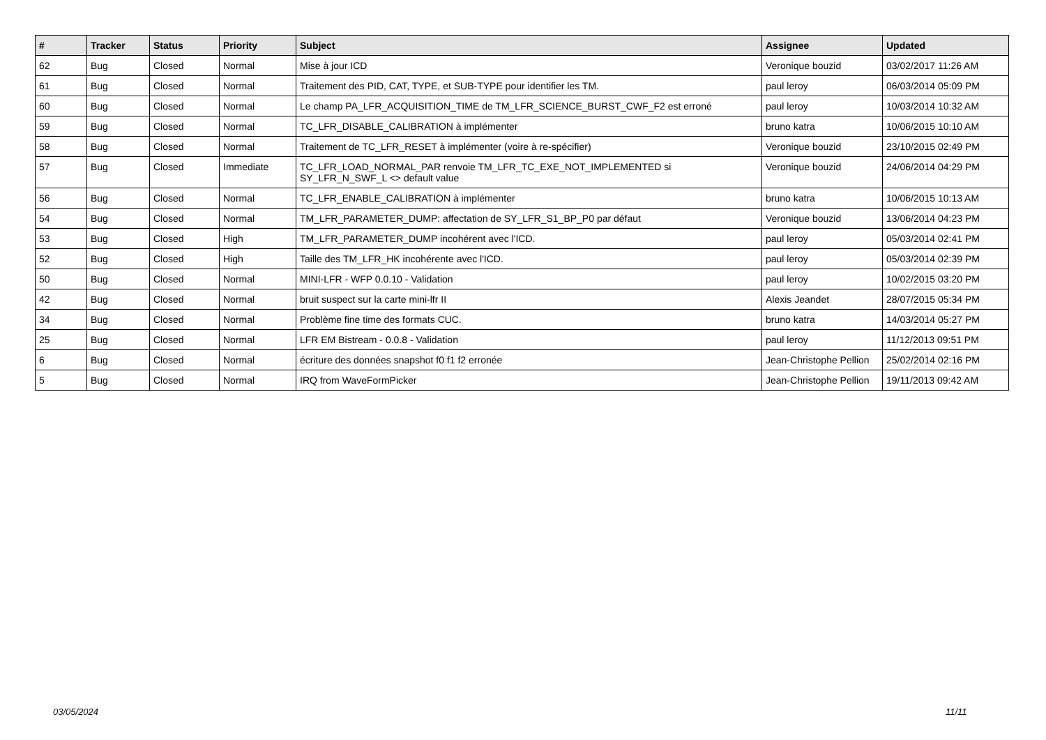| # | Tracker | Status | Priority | Subject | Assignee | Updated |
| --- | --- | --- | --- | --- | --- | --- |
| 62 | Bug | Closed | Normal | Mise à jour ICD | Veronique bouzid | 03/02/2017 11:26 AM |
| 61 | Bug | Closed | Normal | Traitement des PID, CAT, TYPE, et SUB-TYPE pour identifier les TM. | paul leroy | 06/03/2014 05:09 PM |
| 60 | Bug | Closed | Normal | Le champ PA_LFR_ACQUISITION_TIME de TM_LFR_SCIENCE_BURST_CWF_F2 est erroné | paul leroy | 10/03/2014 10:32 AM |
| 59 | Bug | Closed | Normal | TC_LFR_DISABLE_CALIBRATION à implémenter | bruno katra | 10/06/2015 10:10 AM |
| 58 | Bug | Closed | Normal | Traitement de TC_LFR_RESET à implémenter (voire à re-spécifier) | Veronique bouzid | 23/10/2015 02:49 PM |
| 57 | Bug | Closed | Immediate | TC_LFR_LOAD_NORMAL_PAR renvoie TM_LFR_TC_EXE_NOT_IMPLEMENTED si SY_LFR_N_SWF_L <> default value | Veronique bouzid | 24/06/2014 04:29 PM |
| 56 | Bug | Closed | Normal | TC_LFR_ENABLE_CALIBRATION à implémenter | bruno katra | 10/06/2015 10:13 AM |
| 54 | Bug | Closed | Normal | TM_LFR_PARAMETER_DUMP: affectation de SY_LFR_S1_BP_P0 par défaut | Veronique bouzid | 13/06/2014 04:23 PM |
| 53 | Bug | Closed | High | TM_LFR_PARAMETER_DUMP incohérent avec l'ICD. | paul leroy | 05/03/2014 02:41 PM |
| 52 | Bug | Closed | High | Taille des TM_LFR_HK incohérente avec l'ICD. | paul leroy | 05/03/2014 02:39 PM |
| 50 | Bug | Closed | Normal | MINI-LFR - WFP 0.0.10 - Validation | paul leroy | 10/02/2015 03:20 PM |
| 42 | Bug | Closed | Normal | bruit suspect sur la carte mini-lfr II | Alexis Jeandet | 28/07/2015 05:34 PM |
| 34 | Bug | Closed | Normal | Problème fine time des formats CUC. | bruno katra | 14/03/2014 05:27 PM |
| 25 | Bug | Closed | Normal | LFR EM Bistream - 0.0.8 - Validation | paul leroy | 11/12/2013 09:51 PM |
| 6 | Bug | Closed | Normal | écriture des données snapshot f0 f1 f2 erronée | Jean-Christophe Pellion | 25/02/2014 02:16 PM |
| 5 | Bug | Closed | Normal | IRQ from WaveFormPicker | Jean-Christophe Pellion | 19/11/2013 09:42 AM |
03/05/2024 11/11